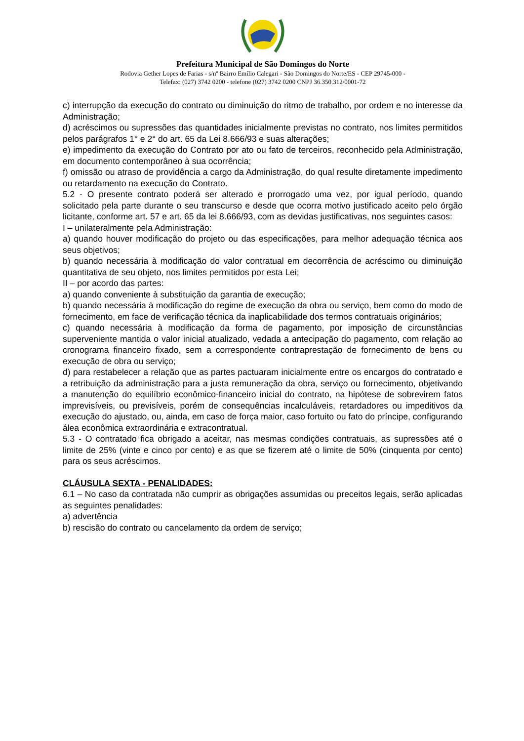Prefeitura Municipal de São Domingos do Norte
Rodovia Gether Lopes de Farias - s/nº Bairro Emílio Calegari - São Domingos do Norte/ES - CEP 29745-000 -
Telefax: (027) 3742 0200 - telefone (027) 3742 0200 CNPJ 36.350.312/0001-72
c) interrupção da execução do contrato ou diminuição do ritmo de trabalho, por ordem e no interesse da Administração;
d) acréscimos ou supressões das quantidades inicialmente previstas no contrato, nos limites permitidos pelos parágrafos 1° e 2° do art. 65 da Lei 8.666/93 e suas alterações;
e) impedimento da execução do Contrato por ato ou fato de terceiros, reconhecido pela Administração, em documento contemporâneo à sua ocorrência;
f) omissão ou atraso de providência a cargo da Administração, do qual resulte diretamente impedimento ou retardamento na execução do Contrato.
5.2 - O presente contrato poderá ser alterado e prorrogado uma vez, por igual período, quando solicitado pela parte durante o seu transcurso e desde que ocorra motivo justificado aceito pelo órgão licitante, conforme art. 57 e art. 65 da lei 8.666/93, com as devidas justificativas, nos seguintes casos:
I – unilateralmente pela Administração:
a) quando houver modificação do projeto ou das especificações, para melhor adequação técnica aos seus objetivos;
b) quando necessária à modificação do valor contratual em decorrência de acréscimo ou diminuição quantitativa de seu objeto, nos limites permitidos por esta Lei;
II – por acordo das partes:
a) quando conveniente à substituição da garantia de execução;
b) quando necessária à modificação do regime de execução da obra ou serviço, bem como do modo de fornecimento, em face de verificação técnica da inaplicabilidade dos termos contratuais originários;
c) quando necessária à modificação da forma de pagamento, por imposição de circunstâncias superveniente mantida o valor inicial atualizado, vedada a antecipação do pagamento, com relação ao cronograma financeiro fixado, sem a correspondente contraprestação de fornecimento de bens ou execução de obra ou serviço;
d) para restabelecer a relação que as partes pactuaram inicialmente entre os encargos do contratado e a retribuição da administração para a justa remuneração da obra, serviço ou fornecimento, objetivando a manutenção do equilíbrio econômico-financeiro inicial do contrato, na hipótese de sobrevirem fatos imprevisíveis, ou previsíveis, porém de consequências incalculáveis, retardadores ou impeditivos da execução do ajustado, ou, ainda, em caso de força maior, caso fortuito ou fato do príncipe, configurando álea econômica extraordinária e extracontratual.
5.3 - O contratado fica obrigado a aceitar, nas mesmas condições contratuais, as supressões até o limite de 25% (vinte e cinco por cento) e as que se fizerem até o limite de 50% (cinquenta por cento) para os seus acréscimos.
CLÁUSULA SEXTA - PENALIDADES:
6.1 – No caso da contratada não cumprir as obrigações assumidas ou preceitos legais, serão aplicadas as seguintes penalidades:
a) advertência
b) rescisão do contrato ou cancelamento da ordem de serviço;